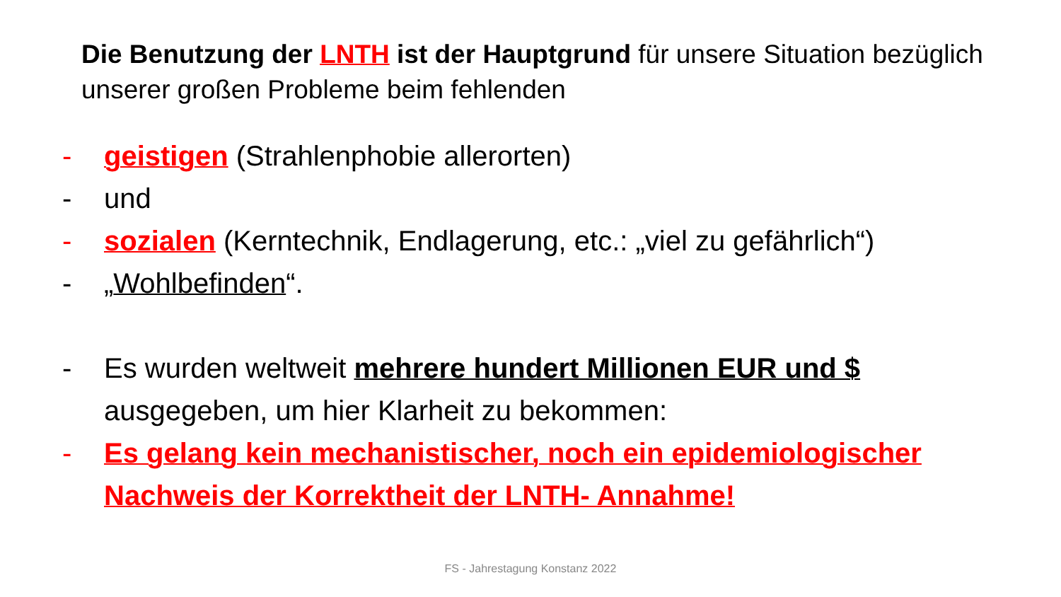Die Benutzung der LNTH ist der Hauptgrund für unsere Situation bezüglich unserer großen Probleme beim fehlenden
- geistigen (Strahlenphobie allerorten)
- und
- sozialen (Kerntechnik, Endlagerung, etc.: „viel zu gefährlich“)
- „Wohlbefinden“.
- Es wurden weltweit mehrere hundert Millionen EUR und $ ausgegeben, um hier Klarheit zu bekommen:
- Es gelang kein mechanistischer, noch ein epidemiologischer Nachweis der Korrektheit der LNTH- Annahme!
FS - Jahrestagung Konstanz 2022